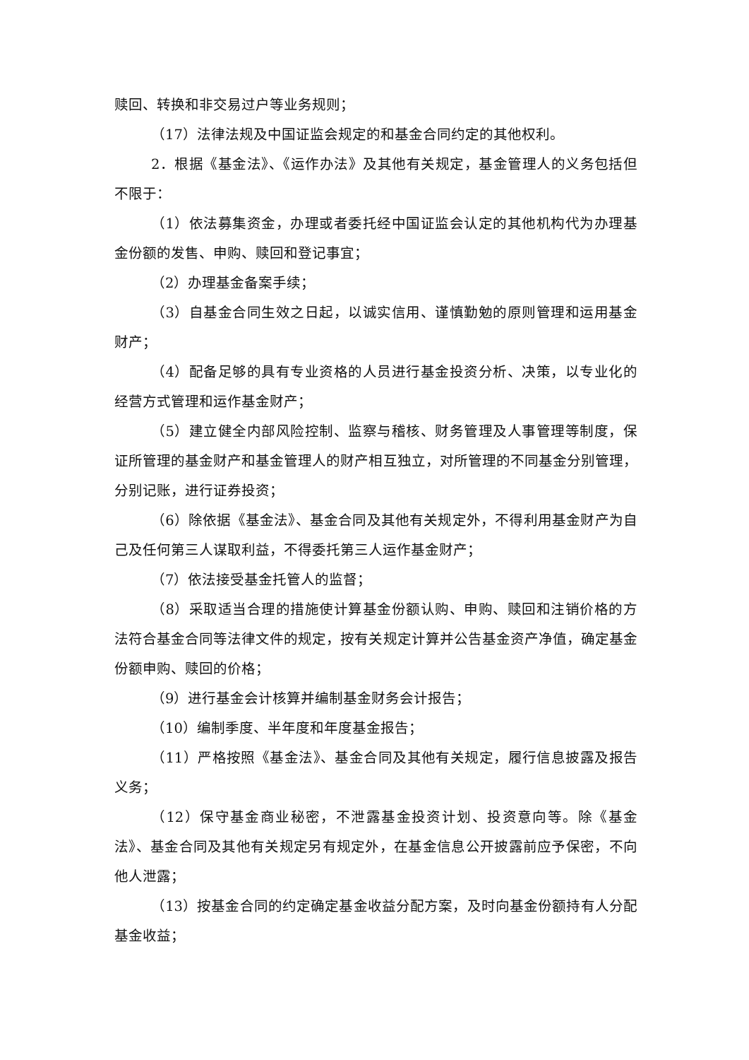赎回、转换和非交易过户等业务规则；
（17）法律法规及中国证监会规定的和基金合同约定的其他权利。
2．根据《基金法》、《运作办法》及其他有关规定，基金管理人的义务包括但不限于：
（1）依法募集资金，办理或者委托经中国证监会认定的其他机构代为办理基金份额的发售、申购、赎回和登记事宜；
（2）办理基金备案手续；
（3）自基金合同生效之日起，以诚实信用、谨慎勤勉的原则管理和运用基金财产；
（4）配备足够的具有专业资格的人员进行基金投资分析、决策，以专业化的经营方式管理和运作基金财产；
（5）建立健全内部风险控制、监察与稽核、财务管理及人事管理等制度，保证所管理的基金财产和基金管理人的财产相互独立，对所管理的不同基金分别管理，分别记账，进行证券投资；
（6）除依据《基金法》、基金合同及其他有关规定外，不得利用基金财产为自己及任何第三人谋取利益，不得委托第三人运作基金财产；
（7）依法接受基金托管人的监督；
（8）采取适当合理的措施使计算基金份额认购、申购、赎回和注销价格的方法符合基金合同等法律文件的规定，按有关规定计算并公告基金资产净值，确定基金份额申购、赎回的价格；
（9）进行基金会计核算并编制基金财务会计报告；
（10）编制季度、半年度和年度基金报告；
（11）严格按照《基金法》、基金合同及其他有关规定，履行信息披露及报告义务；
（12）保守基金商业秘密，不泄露基金投资计划、投资意向等。除《基金法》、基金合同及其他有关规定另有规定外，在基金信息公开披露前应予保密，不向他人泄露；
（13）按基金合同的约定确定基金收益分配方案，及时向基金份额持有人分配基金收益；